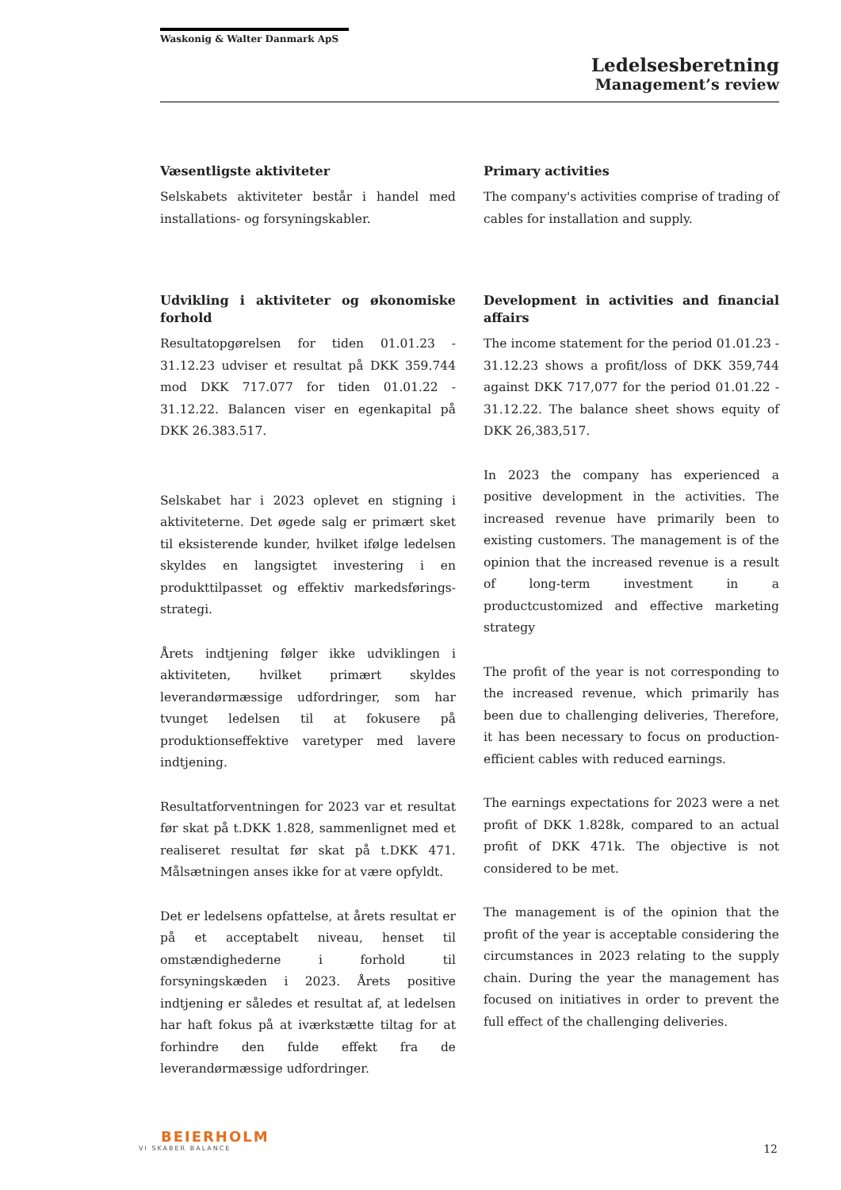Waskonig & Walter Danmark ApS
Ledelsesberetning
Management’s review
Væsentligste aktiviteter
Selskabets aktiviteter består i handel med installations- og forsyningskabler.
Primary activities
The company's activities comprise of trading of cables for installation and supply.
Udvikling i aktiviteter og økonomiske forhold
Resultatopgørelsen for tiden 01.01.23 - 31.12.23 udviser et resultat på DKK 359.744 mod DKK 717.077 for tiden 01.01.22 - 31.12.22. Balancen viser en egenkapital på DKK 26.383.517.
Selskabet har i 2023 oplevet en stigning i aktiviteterne. Det øgede salg er primært sket til eksisterende kunder, hvilket ifølge ledelsen skyldes en langsigtet investering i en produkttilpasset og effektiv markedsførings-strategi.
Årets indtjening følger ikke udviklingen i aktiviteten, hvilket primært skyldes leverandørmæssige udfordringer, som har tvunget ledelsen til at fokusere på produktionseffektive varetyper med lavere indtjening.
Resultatforventningen for 2023 var et resultat før skat på t.DKK 1.828, sammenlignet med et realiseret resultat før skat på t.DKK 471. Målsætningen anses ikke for at være opfyldt.
Det er ledelsens opfattelse, at årets resultat er på et acceptabelt niveau, henset til omstændighederne i forhold til forsyningskæden i 2023. Årets positive indtjening er således et resultat af, at ledelsen har haft fokus på at iværkstætte tiltag for at forhindre den fulde effekt fra de leverandørmæssige udfordringer.
Development in activities and financial affairs
The income statement for the period 01.01.23 - 31.12.23 shows a profit/loss of DKK 359,744 against DKK 717,077 for the period 01.01.22 - 31.12.22. The balance sheet shows equity of DKK 26,383,517.
In 2023 the company has experienced a positive development in the activities. The increased revenue have primarily been to existing customers. The management is of the opinion that the increased revenue is a result of long-term investment in a productcustomized and effective marketing strategy
The profit of the year is not corresponding to the increased revenue, which primarily has been due to challenging deliveries, Therefore, it has been necessary to focus on production-efficient cables with reduced earnings.
The earnings expectations for 2023 were a net profit of DKK 1.828k, compared to an actual profit of DKK 471k. The objective is not considered to be met.
The management is of the opinion that the profit of the year is acceptable considering the circumstances in 2023 relating to the supply chain. During the year the management has focused on initiatives in order to prevent the full effect of the challenging deliveries.
BEIERHOLM
VI SKABER BALANCE
12